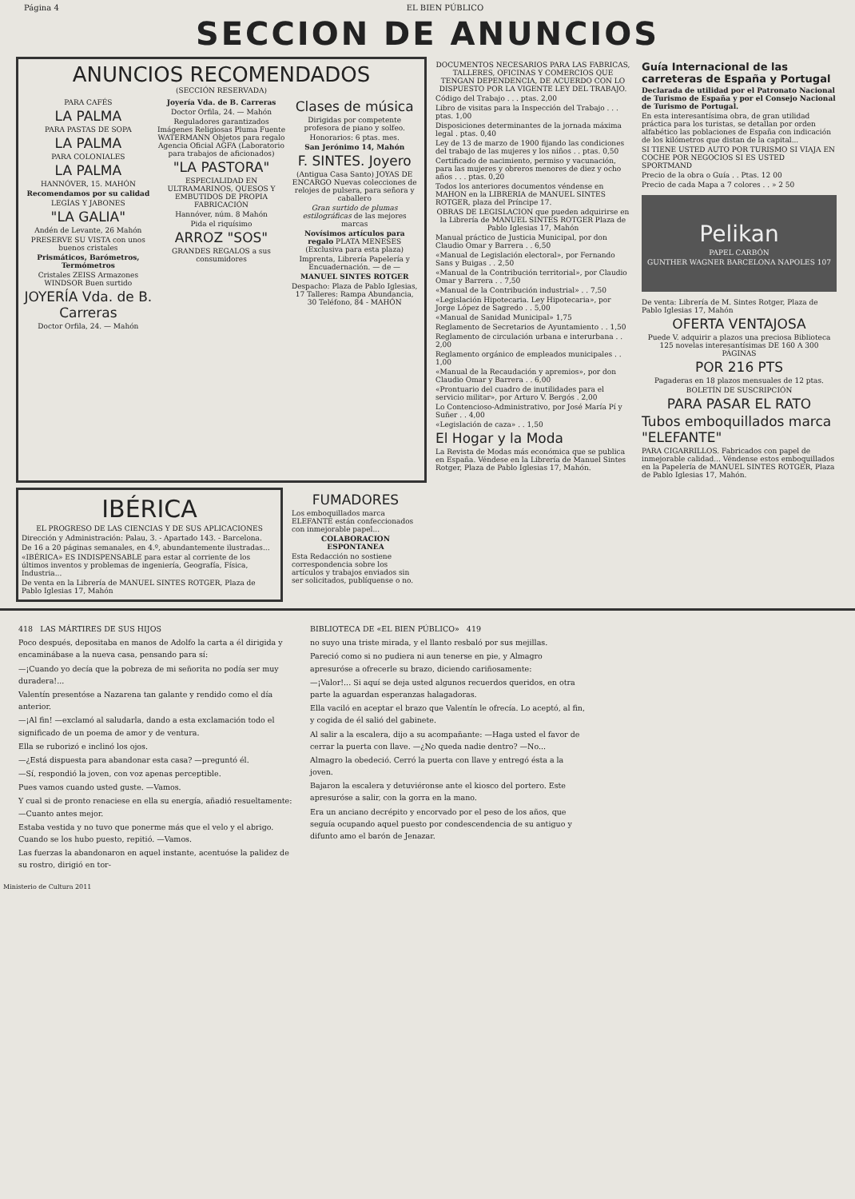Página 4 EL BIEN PÚBLICO
SECCION DE ANUNCIOS
ANUNCIOS RECOMENDADOS
(SECCIÓN RESERVADA)
PARA CAFÉS
LA PALMA
PARA PASTAS DE SOPA
LA PALMA
PARA COLONIALES
LA PALMA
HANNÓVER, 15. MAHÓN
Recomendamos por su calidad
LEGÍAS Y JABONES
"LA GALIA"
Andén de Levante, 26 Mahón
PRESERVE SU VISTA con unos buenos cristales
Prismáticos, Barómetros, Termómetros
Cristales ZEISS Armazones WINDSOR Buen surtido
JOYERÍA Vda. de B. Carreras
Doctor Orfila, 24. — Mahón
Joyería Vda. de B. Carreras
Doctor Orfila, 24. — Mahón
Reguladores garantizados Imágenes Religiosas Pluma Fuente WATERMANN Objetos para regalo Agencia Oficial AGFA (Laboratorio para trabajos de aficionados)
"LA PASTORA"
ESPECIALIDAD EN ULTRAMARINOS, QUESOS Y EMBUTIDOS DE PROPIA FABRICACIÓN
Hannóver, núm. 8 Mahón
Pida el riquísimo
ARROZ "SOS"
GRANDES REGALOS a sus consumidores
Clases de música
Dirigidas por competente profesora de piano y solfeo.
Honorarios: 6 ptas. mes.
San Jerónimo 14, Mahón
F. SINTES. Joyero
(Antigua Casa Santo) JOYAS DE ENCARGO Nuevas colecciones de relojes de pulsera, para señora y caballero
Gran surtido de plumas estilográficas de las mejores marcas
Novísimos artículos para regalo PLATA MENESES (Exclusiva para esta plaza)
Imprenta, Librería Papelería y Encuadernación. — de —
MANUEL SINTES ROTGER
Despacho: Plaza de Pablo Iglesias, 17 Talleres: Rampa Abundancia, 30 Teléfono, 84 - MAHÓN
DOCUMENTOS NECESARIOS PARA LAS FABRICAS, TALLERES, OFICINAS Y COMERCIOS QUE TENGAN DEPENDENCIA, DE ACUERDO CON LO DISPUESTO POR LA VIGENTE LEY DEL TRABAJO.
Código del Trabajo . . . ptas. 2,00
Libro de visitas para la Inspección del Trabajo . . . ptas. 1,00
Disposiciones determinantes de la jornada máxima legal . ptas. 0,40
Ley de 13 de marzo de 1900 fijando las condiciones del trabajo de las mujeres y los niños . . ptas. 0,50
Certificado de nacimiento, permiso y vacunación, para las mujeres y obreros menores de diez y ocho años . . . ptas. 0,20
Todos los anteriores documentos véndense en MAHON en la LIBRERIA de MANUEL SINTES ROTGER, plaza del Príncipe 17.
OBRAS DE LEGISLACION que pueden adquirirse en la Librería de MANUEL SINTES ROTGER Plaza de Pablo Iglesias 17, Mahón
Manual práctico de Justicia Municipal, por don Claudio Omar y Barrera . . 6,50
«Manual de Legislación electoral», por Fernando Sans y Buigas . . 2,50
«Manual de la Contribución territorial», por Claudio Omar y Barrera . . 7,50
«Manual de la Contribución industrial» . . 7,50
«Legislación Hipotecaria. Ley Hipotecaria», por Jorge López de Sagredo . . 5,00
«Manual de Sanidad Municipal» 1,75
Reglamento de Secretarios de Ayuntamiento . . 1,50
Reglamento de circulación urbana e interurbana . . 2,00
Reglamento orgánico de empleados municipales . . 1,00
«Manual de la Recaudación y apremios», por don Claudio Omar y Barrera . . 6,00
«Prontuario del cuadro de inutilidades para el servicio militar», por Arturo V. Bergós . 2,00
Lo Contencioso-Administrativo, por José María Pí y Suñer . . 4,00
«Legislación de caza» . . 1,50
El Hogar y la Moda
La Revista de Modas más económica que se publica en España. Véndese en la Librería de Manuel Sintes Rotger, Plaza de Pablo Iglesias 17, Mahón.
Guía Internacional de las carreteras de España y Portugal
Declarada de utilidad por el Patronato Nacional de Turismo de España y por el Consejo Nacional de Turismo de Portugal.
En esta interesantísima obra, de gran utilidad práctica para los turistas, se detallan por orden alfabético las poblaciones de España con indicación de los kilómetros que distan de la capital...
SI TIENE USTED AUTO POR TURISMO SI VIAJA EN COCHE POR NEGOCIOS SI ES USTED SPORTMAND
Precio de la obra o Guía . . Ptas. 12 00
Precio de cada Mapa a 7 colores . . » 2 50
Pelikan
PAPEL CARBÓN
GUNTHER WAGNER BARCELONA NAPOLES 107
De venta: Librería de M. Sintes Rotger, Plaza de Pablo Iglesias 17, Mahón
OFERTA VENTAJOSA
Puede V. adquirir a plazos una preciosa Biblioteca 125 novelas interesantísimas DE 160 A 300 PÁGINAS
POR 216 PTS
Pagaderas en 18 plazos mensuales de 12 ptas.
BOLETÍN DE SUSCRIPCIÓN
PARA PASAR EL RATO
Tubos emboquillados marca "ELEFANTE"
PARA CIGARRILLOS. Fabricados con papel de inmejorable calidad... Véndense estos emboquillados en la Papelería de MANUEL SINTES ROTGER, Plaza de Pablo Iglesias 17, Mahón.
IBÉRICA
EL PROGRESO DE LAS CIENCIAS Y DE SUS APLICACIONES
Dirección y Administración: Palau, 3. - Apartado 143. - Barcelona.
De 16 a 20 páginas semanales, en 4.º, abundantemente ilustradas...
«IBÉRICA» ES INDISPENSABLE para estar al corriente de los últimos inventos y problemas de ingeniería, Geografía, Física, Industria...
De venta en la Librería de MANUEL SINTES ROTGER, Plaza de Pablo Iglesias 17, Mahón
FUMADORES
Los emboquillados marca ELEFANTE están confeccionados con inmejorable papel...
COLABORACION ESPONTANEA
Esta Redacción no sostiene correspondencia sobre los artículos y trabajos enviados sin ser solicitados, publíquense o no.
418 LAS MÁRTIRES DE SUS HIJOS
Poco después, depositaba en manos de Adolfo la carta a él dirigida y encaminábase a la nueva casa, pensando para sí:
—¡Cuando yo decía que la pobreza de mi señorita no podía ser muy duradera!...
Valentín presentóse a Nazarena tan galante y rendido como el día anterior.
—¡Al fin! —exclamó al saludarla, dando a esta exclamación todo el significado de un poema de amor y de ventura.
Ella se ruborizó e inclinó los ojos.
—¿Está dispuesta para abandonar esta casa? —preguntó él.
—Sí, respondió la joven, con voz apenas perceptible.
Pues vamos cuando usted guste. —Vamos.
Y cual si de pronto renaciese en ella su energía, añadió resueltamente: —Cuanto antes mejor.
Estaba vestida y no tuvo que ponerme más que el velo y el abrigo. Cuando se los hubo puesto, repitió. —Vamos.
Las fuerzas la abandonaron en aquel instante, acentuóse la palidez de su rostro, dirigió en tor-
BIBLIOTECA DE «EL BIEN PÚBLICO» 419
no suyo una triste mirada, y el llanto resbaló por sus mejillas.
Pareció como si no pudiera ni aun tenerse en pie, y Almagro apresuróse a ofrecerle su brazo, diciendo cariñosamente:
—¡Valor!... Si aquí se deja usted algunos recuerdos queridos, en otra parte la aguardan esperanzas halagadoras.
Ella vaciló en aceptar el brazo que Valentín le ofrecía. Lo aceptó, al fin, y cogida de él salió del gabinete.
Al salir a la escalera, dijo a su acompañante: —Haga usted el favor de cerrar la puerta con llave. —¿No queda nadie dentro? —No...
Almagro la obedeció. Cerró la puerta con llave y entregó ésta a la joven.
Bajaron la escalera y detuviéronse ante el kiosco del portero. Este apresuróse a salir, con la gorra en la mano.
Era un anciano decrépito y encorvado por el peso de los años, que seguía ocupando aquel puesto por condescendencia de su antiguo y difunto amo el barón de Jenazar.
Ministerio de Cultura 2011